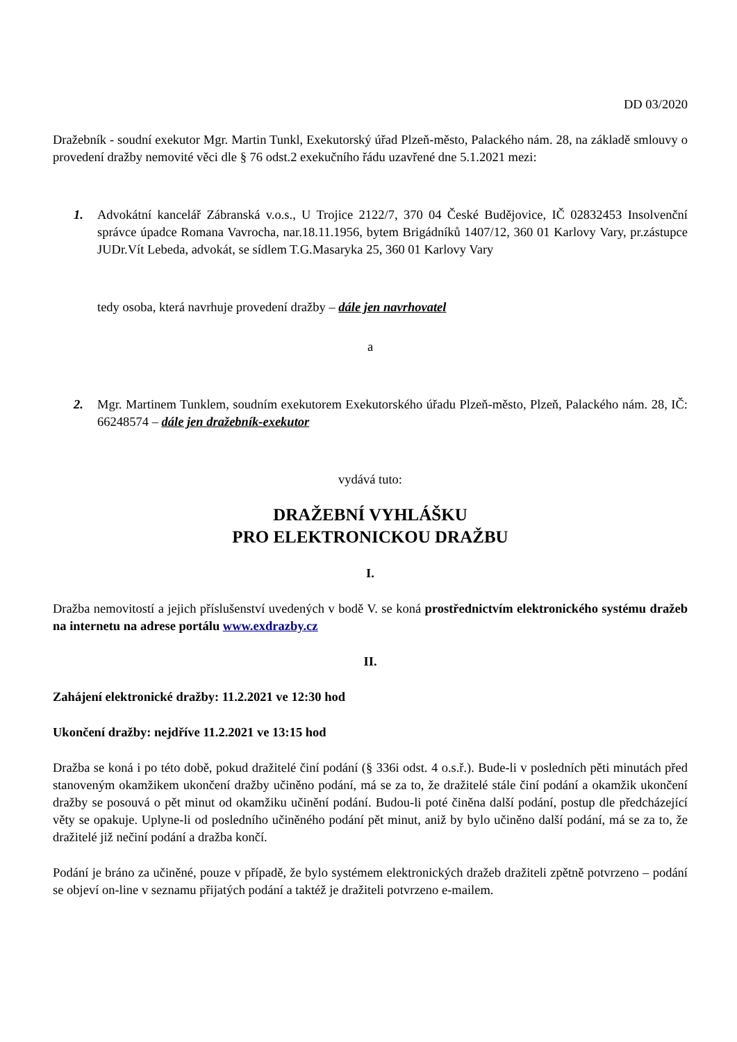DD 03/2020
Dražebník - soudní exekutor Mgr. Martin Tunkl, Exekutorský úřad Plzeň-město, Palackého nám. 28, na základě smlouvy o provedení dražby nemovité věci dle § 76 odst.2 exekučního řádu uzavřené dne 5.1.2021 mezi:
1. Advokátní kancelář Zábranská v.o.s., U Trojice 2122/7, 370 04 České Budějovice, IČ 02832453 Insolvenční správce úpadce Romana Vavrocha, nar.18.11.1956, bytem Brigádníků 1407/12, 360 01 Karlovy Vary, pr.zástupce JUDr.Vít Lebeda, advokát, se sídlem T.G.Masaryka 25, 360 01 Karlovy Vary
tedy osoba, která navrhuje provedení dražby – dále jen navrhovatel
a
2. Mgr. Martinem Tunklem, soudním exekutorem Exekutorského úřadu Plzeň-město, Plzeň, Palackého nám. 28, IČ: 66248574 – dále jen dražebník-exekutor
vydává tuto:
DRAŽEBNÍ VYHLÁŠKU
PRO ELEKTRONICKOU DRAŽBU
I.
Dražba nemovitostí a jejich příslušenství uvedených v bodě V. se koná prostřednictvím elektronického systému dražeb na internetu na adrese portálu www.exdrazby.cz
II.
Zahájení elektronické dražby: 11.2.2021 ve 12:30 hod
Ukončení dražby: nejdříve 11.2.2021 ve 13:15 hod
Dražba se koná i po této době, pokud dražitelé činí podání (§ 336i odst. 4 o.s.ř.). Bude-li v posledních pěti minutách před stanoveným okamžikem ukončení dražby učiněno podání, má se za to, že dražitelé stále činí podání a okamžik ukončení dražby se posouvá o pět minut od okamžiku učinění podání. Budou-li poté činěna další podání, postup dle předcházející věty se opakuje. Uplyne-li od posledního učiněného podání pět minut, aniž by bylo učiněno další podání, má se za to, že dražitelé již nečiní podání a dražba končí.
Podání je bráno za učiněné, pouze v případě, že bylo systémem elektronických dražeb dražiteli zpětně potvrzeno – podání se objeví on-line v seznamu přijatých podání a taktéž je dražiteli potvrzeno e-mailem.